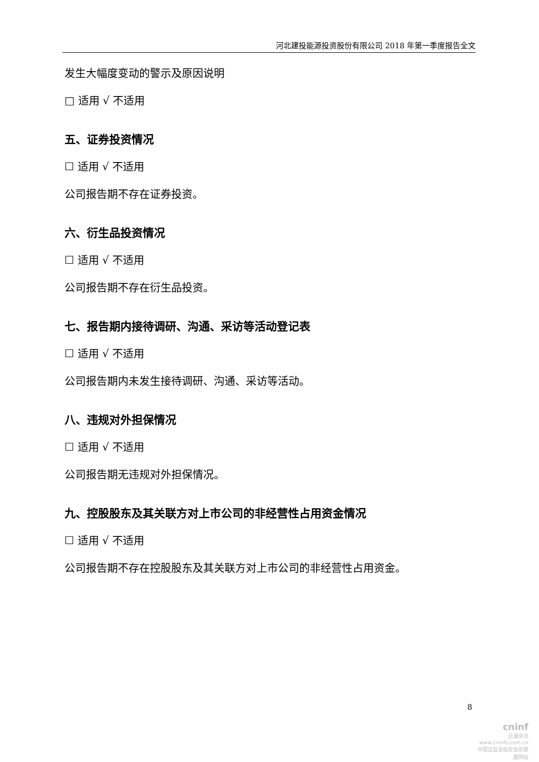河北建投能源投资股份有限公司 2018 年第一季度报告全文
发生大幅度变动的警示及原因说明
□ 适用 √ 不适用
五、证券投资情况
☐ 适用 √ 不适用
公司报告期不存在证券投资。
六、衍生品投资情况
☐ 适用 √ 不适用
公司报告期不存在衍生品投资。
七、报告期内接待调研、沟通、采访等活动登记表
☐ 适用 √ 不适用
公司报告期内未发生接待调研、沟通、采访等活动。
八、违规对外担保情况
☐ 适用 √ 不适用
公司报告期无违规对外担保情况。
九、控股股东及其关联方对上市公司的非经营性占用资金情况
☐ 适用 √ 不适用
公司报告期不存在控股股东及其关联方对上市公司的非经营性占用资金。
8
cninf
巨潮资讯
www.cninfo.com.cn
中国证监会指定信息披露网站